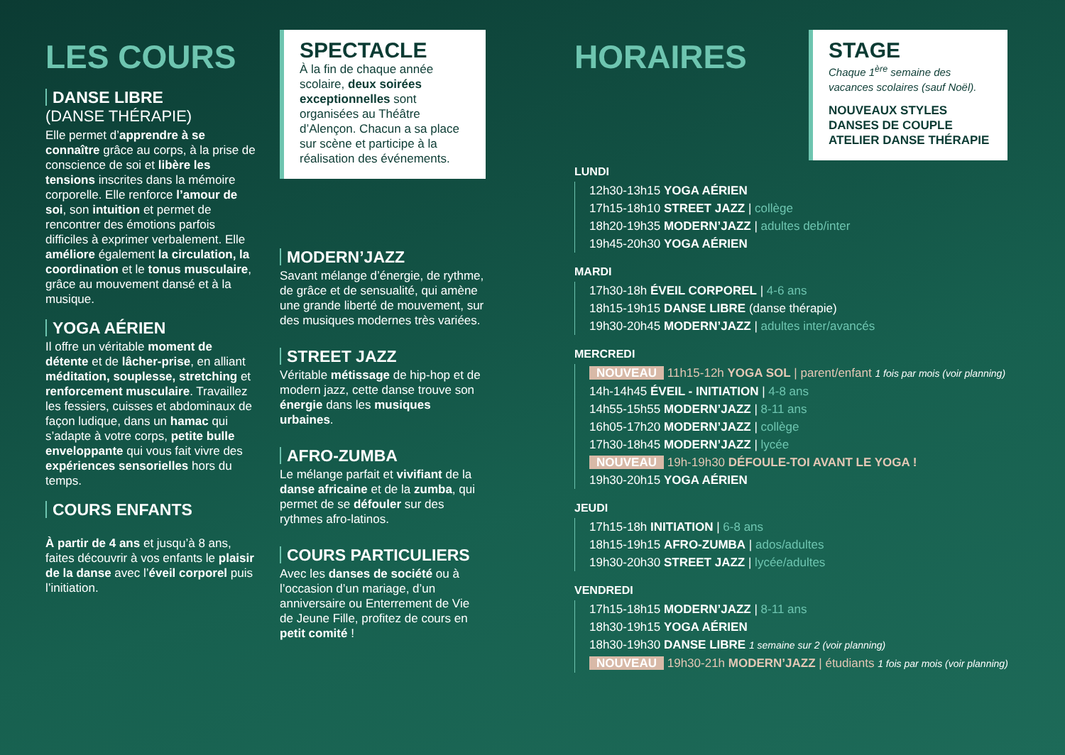LES COURS
DANSE LIBRE
(DANSE THÉRAPIE)
Elle permet d’apprendre à se connaître grâce au corps, à la prise de conscience de soi et libère les tensions inscrites dans la mémoire corporelle. Elle renforce l’amour de soi, son intuition et permet de rencontrer des émotions parfois difficiles à exprimer verbalement. Elle améliore également la circulation, la coordination et le tonus musculaire, grâce au mouvement dansé et à la musique.
YOGA AÉRIEN
Il offre un véritable moment de détente et de lâcher-prise, en alliant méditation, souplesse, stretching et renforcement musculaire. Travaillez les fessiers, cuisses et abdominaux de façon ludique, dans un hamac qui s’adapte à votre corps, petite bulle enveloppante qui vous fait vivre des expériences sensorielles hors du temps.
COURS ENFANTS
À partir de 4 ans et jusqu’à 8 ans, faites découvrir à vos enfants le plaisir de la danse avec l’éveil corporel puis l’initiation.
SPECTACLE
À la fin de chaque année scolaire, deux soirées exceptionnelles sont organisées au Théâtre d’Alençon. Chacun a sa place sur scène et participe à la réalisation des événements.
MODERN’JAZZ
Savant mélange d’énergie, de rythme, de grâce et de sensualité, qui amène une grande liberté de mouvement, sur des musiques modernes très variées.
STREET JAZZ
Véritable métissage de hip-hop et de modern jazz, cette danse trouve son énergie dans les musiques urbaines.
AFRO-ZUMBA
Le mélange parfait et vivifiant de la danse africaine et de la zumba, qui permet de se défouler sur des rythmes afro-latinos.
COURS PARTICULIERS
Avec les danses de société ou à l’occasion d’un mariage, d’un anniversaire ou Enterrement de Vie de Jeune Fille, profitez de cours en petit comité !
HORAIRES
LUNDI
12h30-13h15 YOGA AÉRIEN
17h15-18h10 STREET JAZZ | collège
18h20-19h35 MODERN’JAZZ | adultes deb/inter
19h45-20h30 YOGA AÉRIEN
MARDI
17h30-18h ÉVEIL CORPOREL | 4-6 ans
18h15-19h15 DANSE LIBRE (danse thérapie)
19h30-20h45 MODERN’JAZZ | adultes inter/avancés
MERCREDI
NOUVEAU 11h15-12h YOGA SOL | parent/enfant 1 fois par mois (voir planning)
14h-14h45 ÉVEIL - INITIATION | 4-8 ans
14h55-15h55 MODERN’JAZZ | 8-11 ans
16h05-17h20 MODERN’JAZZ | collège
17h30-18h45 MODERN’JAZZ | lycée
NOUVEAU 19h-19h30 DÉFOULE-TOI AVANT LE YOGA !
19h30-20h15 YOGA AÉRIEN
JEUDI
17h15-18h INITIATION | 6-8 ans
18h15-19h15 AFRO-ZUMBA | ados/adultes
19h30-20h30 STREET JAZZ | lycée/adultes
VENDREDI
17h15-18h15 MODERN’JAZZ | 8-11 ans
18h30-19h15 YOGA AÉRIEN
18h30-19h30 DANSE LIBRE 1 semaine sur 2 (voir planning)
NOUVEAU 19h30-21h MODERN’JAZZ | étudiants 1 fois par mois (voir planning)
STAGE
Chaque 1<sup>ère</sup> semaine des vacances scolaires (sauf Noël).
NOUVEAUX STYLES
DANSES DE COUPLE
ATELIER DANSE THÉRAPIE